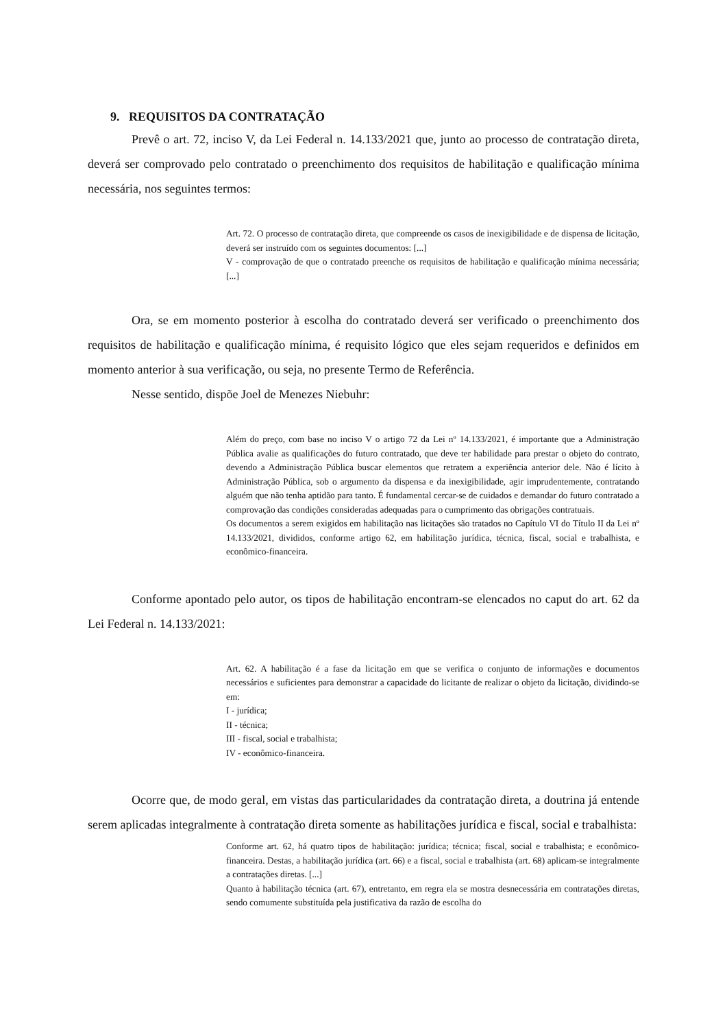9. REQUISITOS DA CONTRATAÇÃO
Prevê o art. 72, inciso V, da Lei Federal n. 14.133/2021 que, junto ao processo de contratação direta, deverá ser comprovado pelo contratado o preenchimento dos requisitos de habilitação e qualificação mínima necessária, nos seguintes termos:
Art. 72. O processo de contratação direta, que compreende os casos de inexigibilidade e de dispensa de licitação, deverá ser instruído com os seguintes documentos: [...]
V - comprovação de que o contratado preenche os requisitos de habilitação e qualificação mínima necessária; [...]
Ora, se em momento posterior à escolha do contratado deverá ser verificado o preenchimento dos requisitos de habilitação e qualificação mínima, é requisito lógico que eles sejam requeridos e definidos em momento anterior à sua verificação, ou seja, no presente Termo de Referência.
Nesse sentido, dispõe Joel de Menezes Niebuhr:
Além do preço, com base no inciso V o artigo 72 da Lei nº 14.133/2021, é importante que a Administração Pública avalie as qualificações do futuro contratado, que deve ter habilidade para prestar o objeto do contrato, devendo a Administração Pública buscar elementos que retratem a experiência anterior dele. Não é lícito à Administração Pública, sob o argumento da dispensa e da inexigibilidade, agir imprudentemente, contratando alguém que não tenha aptidão para tanto. É fundamental cercar-se de cuidados e demandar do futuro contratado a comprovação das condições consideradas adequadas para o cumprimento das obrigações contratuais.
Os documentos a serem exigidos em habilitação nas licitações são tratados no Capítulo VI do Título II da Lei nº 14.133/2021, divididos, conforme artigo 62, em habilitação jurídica, técnica, fiscal, social e trabalhista, e econômico-financeira.
Conforme apontado pelo autor, os tipos de habilitação encontram-se elencados no caput do art. 62 da Lei Federal n. 14.133/2021:
Art. 62. A habilitação é a fase da licitação em que se verifica o conjunto de informações e documentos necessários e suficientes para demonstrar a capacidade do licitante de realizar o objeto da licitação, dividindo-se em:
I - jurídica;
II - técnica;
III - fiscal, social e trabalhista;
IV - econômico-financeira.
Ocorre que, de modo geral, em vistas das particularidades da contratação direta, a doutrina já entende serem aplicadas integralmente à contratação direta somente as habilitações jurídica e fiscal, social e trabalhista:
Conforme art. 62, há quatro tipos de habilitação: jurídica; técnica; fiscal, social e trabalhista; e econômico-financeira. Destas, a habilitação jurídica (art. 66) e a fiscal, social e trabalhista (art. 68) aplicam-se integralmente a contratações diretas. [...]
Quanto à habilitação técnica (art. 67), entretanto, em regra ela se mostra desnecessária em contratações diretas, sendo comumente substituída pela justificativa da razão de escolha do